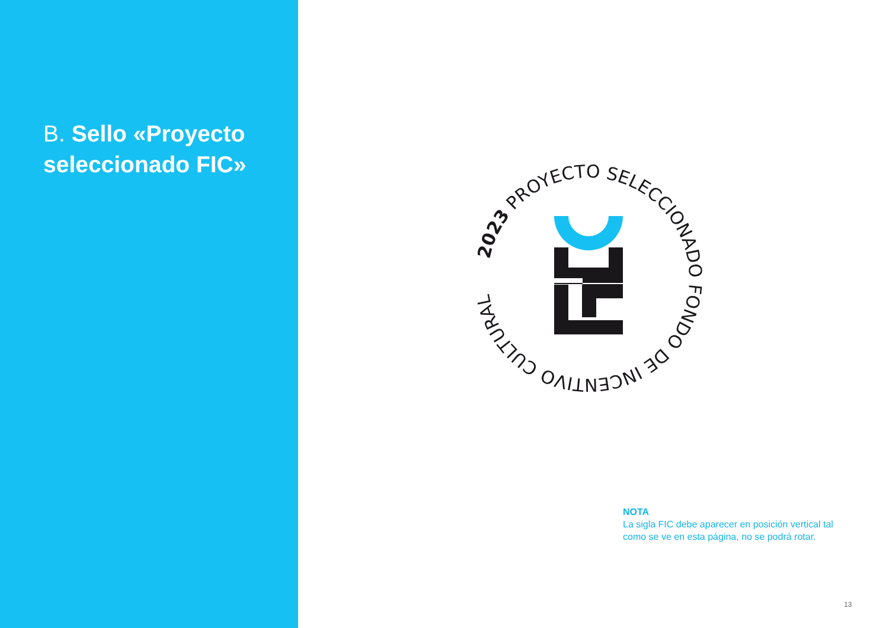B. Sello «Proyecto seleccionado FIC»
2023 PROYECTO SELECCIONADO FONDO DE INCENTIVO CULTURAL
NOTA
La sigla FIC debe aparecer en posición vertical tal como se ve en esta página, no se podrá rotar.
13